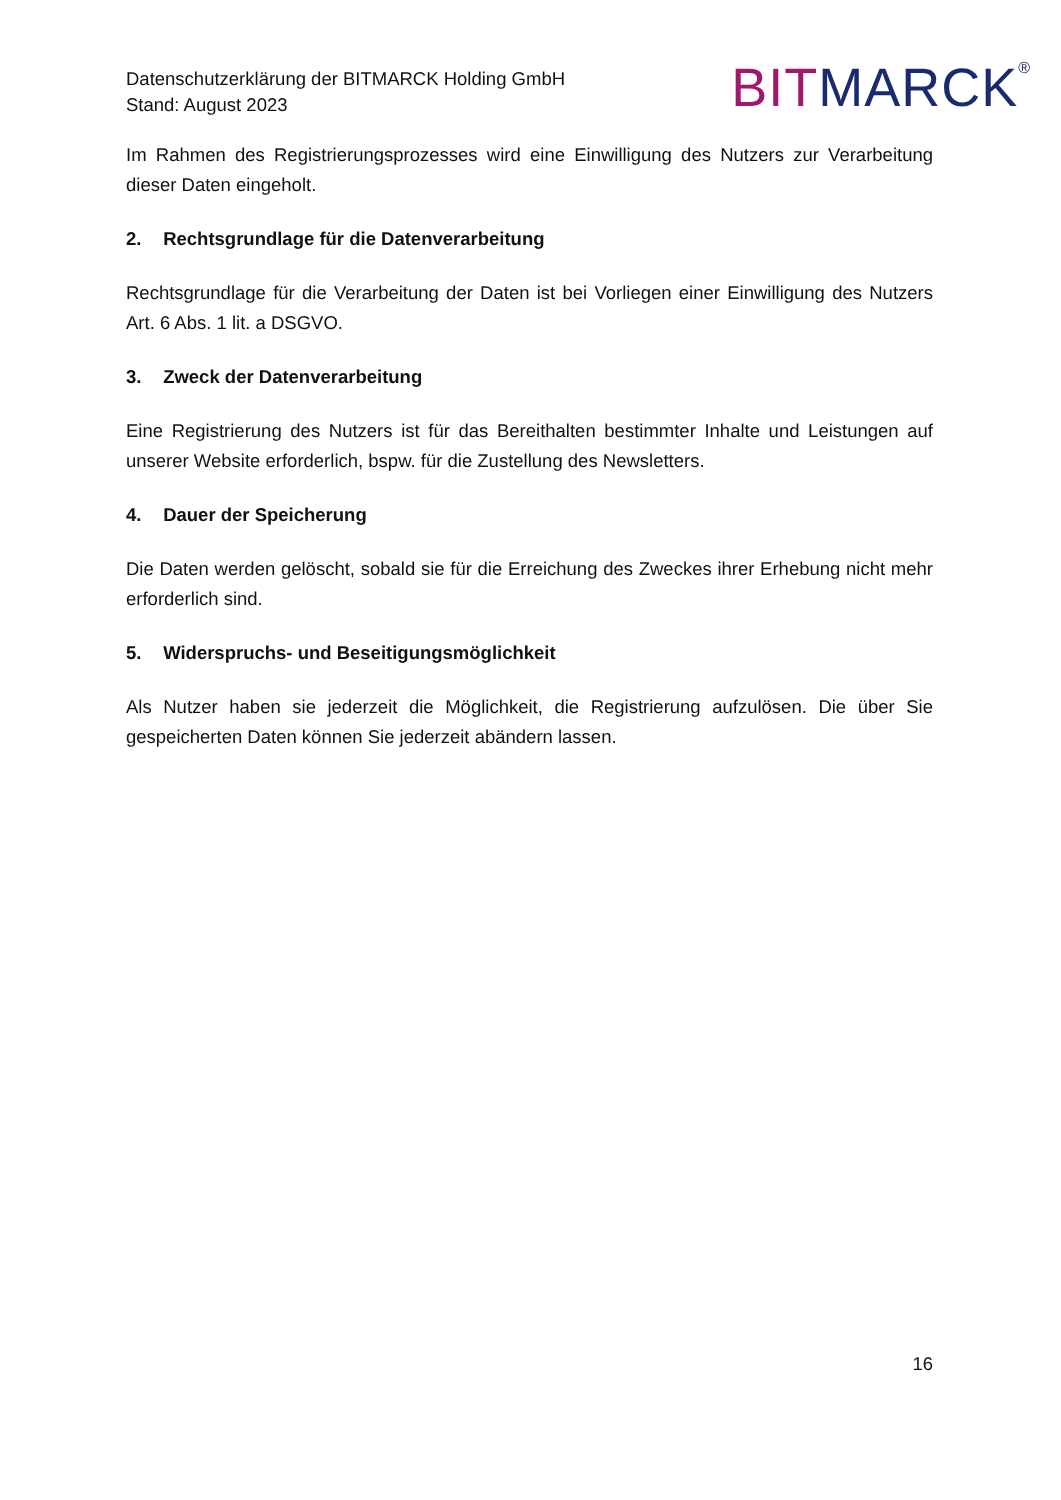Datenschutzerklärung der BITMARCK Holding GmbH
Stand: August 2023
BIT MARCK<sup>®</sup>
Im Rahmen des Registrierungsprozesses wird eine Einwilligung des Nutzers zur Verarbeitung dieser Daten eingeholt.
2. Rechtsgrundlage für die Datenverarbeitung
Rechtsgrundlage für die Verarbeitung der Daten ist bei Vorliegen einer Einwilligung des Nutzers Art. 6 Abs. 1 lit. a DSGVO.
3. Zweck der Datenverarbeitung
Eine Registrierung des Nutzers ist für das Bereithalten bestimmter Inhalte und Leistungen auf unserer Website erforderlich, bspw. für die Zustellung des Newsletters.
4. Dauer der Speicherung
Die Daten werden gelöscht, sobald sie für die Erreichung des Zweckes ihrer Erhebung nicht mehr erforderlich sind.
5. Widerspruchs- und Beseitigungsmöglichkeit
Als Nutzer haben sie jederzeit die Möglichkeit, die Registrierung aufzulösen. Die über Sie gespeicherten Daten können Sie jederzeit abändern lassen.
16